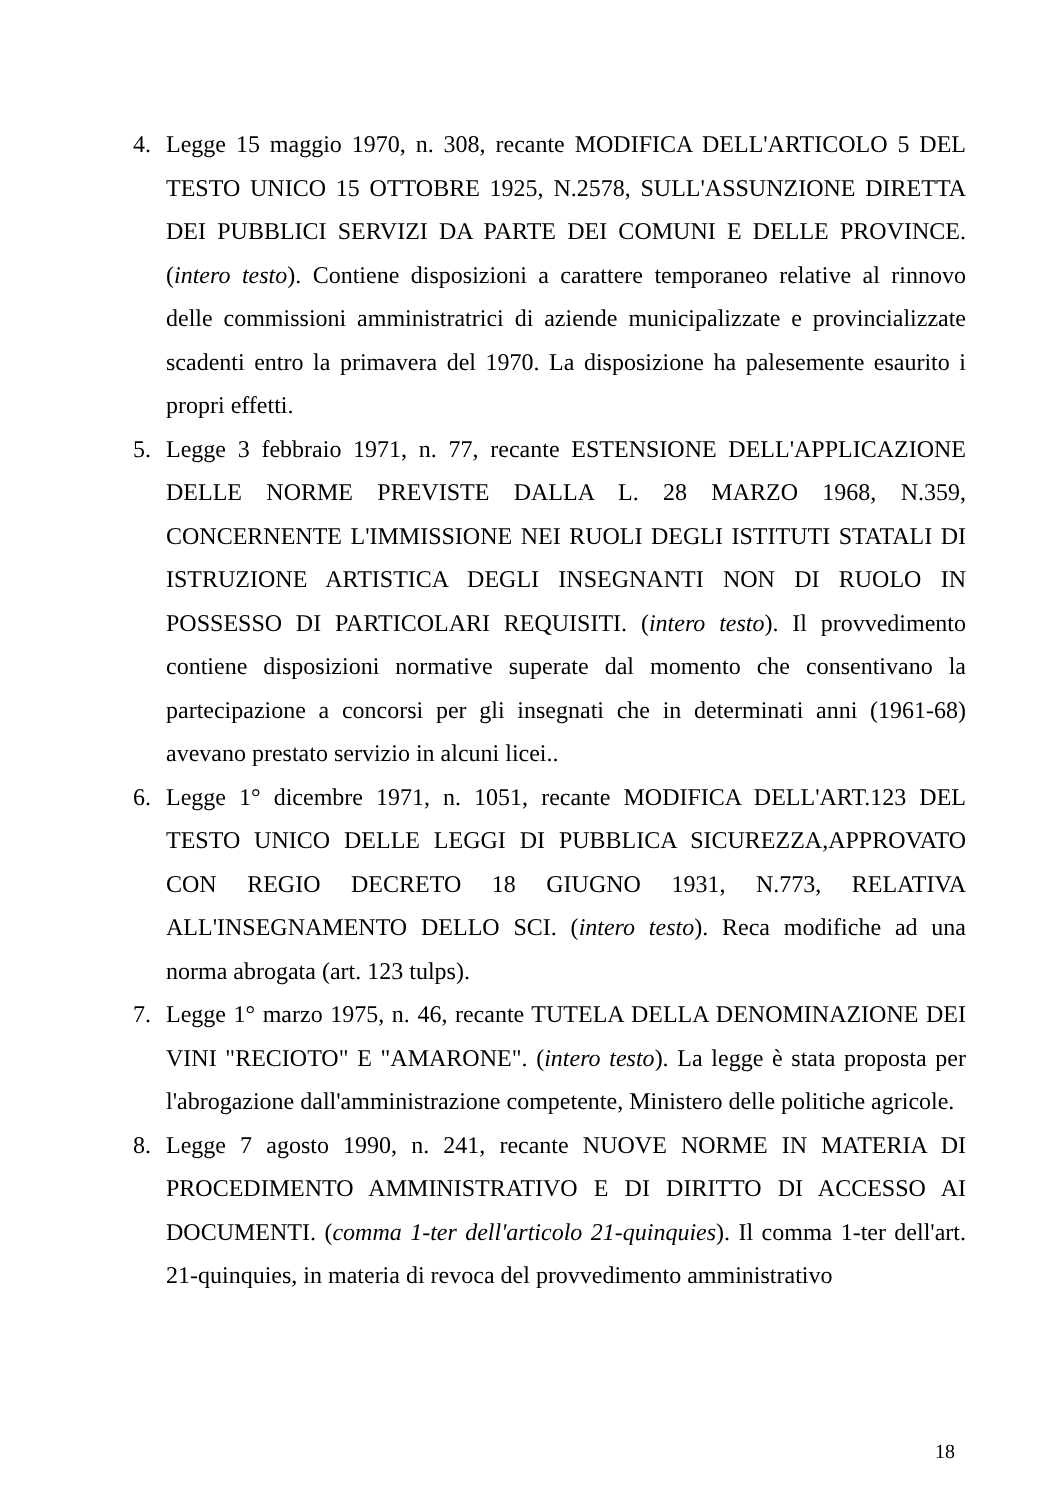4. Legge 15 maggio 1970, n. 308, recante MODIFICA DELL'ARTICOLO 5 DEL TESTO UNICO 15 OTTOBRE 1925, N.2578, SULL'ASSUNZIONE DIRETTA DEI PUBBLICI SERVIZI DA PARTE DEI COMUNI E DELLE PROVINCE. (intero testo). Contiene disposizioni a carattere temporaneo relative al rinnovo delle commissioni amministratrici di aziende municipalizzate e provincializzate scadenti entro la primavera del 1970. La disposizione ha palesemente esaurito i propri effetti.
5. Legge 3 febbraio 1971, n. 77, recante ESTENSIONE DELL'APPLICAZIONE DELLE NORME PREVISTE DALLA L. 28 MARZO 1968, N.359, CONCERNENTE L'IMMISSIONE NEI RUOLI DEGLI ISTITUTI STATALI DI ISTRUZIONE ARTISTICA DEGLI INSEGNANTI NON DI RUOLO IN POSSESSO DI PARTICOLARI REQUISITI. (intero testo). Il provvedimento contiene disposizioni normative superate dal momento che consentivano la partecipazione a concorsi per gli insegnati che in determinati anni (1961-68) avevano prestato servizio in alcuni licei..
6. Legge 1° dicembre 1971, n. 1051, recante MODIFICA DELL'ART.123 DEL TESTO UNICO DELLE LEGGI DI PUBBLICA SICUREZZA,APPROVATO CON REGIO DECRETO 18 GIUGNO 1931, N.773, RELATIVA ALL'INSEGNAMENTO DELLO SCI. (intero testo). Reca modifiche ad una norma abrogata (art. 123 tulps).
7. Legge 1° marzo 1975, n. 46, recante TUTELA DELLA DENOMINAZIONE DEI VINI "RECIOTO" E "AMARONE". (intero testo). La legge è stata proposta per l'abrogazione dall'amministrazione competente, Ministero delle politiche agricole.
8. Legge 7 agosto 1990, n. 241, recante NUOVE NORME IN MATERIA DI PROCEDIMENTO AMMINISTRATIVO E DI DIRITTO DI ACCESSO AI DOCUMENTI. (comma 1-ter dell'articolo 21-quinquies). Il comma 1-ter dell'art. 21-quinquies, in materia di revoca del provvedimento amministrativo
18